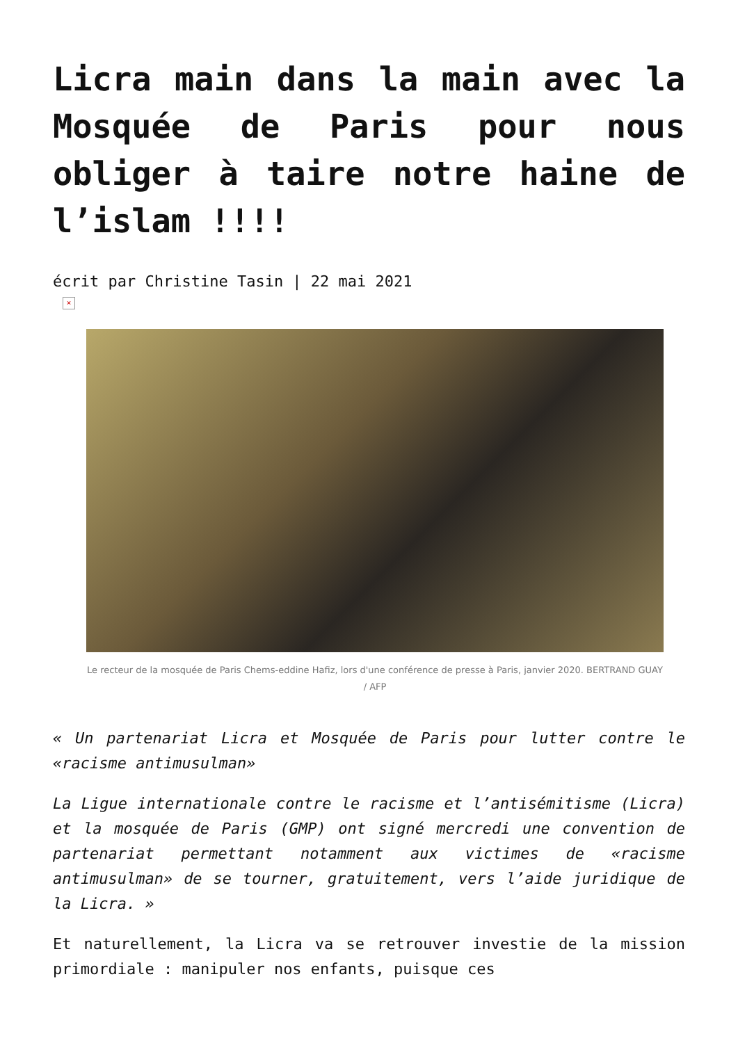Licra main dans la main avec la Mosquée de Paris pour nous obliger à taire notre haine de l’islam !!!!
écrit par Christine Tasin | 22 mai 2021
×
Le recteur de la mosquée de Paris Chems-eddine Hafiz, lors d'une conférence de presse à Paris, janvier 2020. BERTRAND GUAY / AFP
« Un partenariat Licra et Mosquée de Paris pour lutter contre le «racisme antimusulman»
La Ligue internationale contre le racisme et l’antisémitisme (Licra) et la mosquée de Paris (GMP) ont signé mercredi une convention de partenariat permettant notamment aux victimes de «racisme antimusulman» de se tourner, gratuitement, vers l’aide juridique de la Licra. »
Et naturellement, la Licra va se retrouver investie de la mission primordiale : manipuler nos enfants, puisque ces